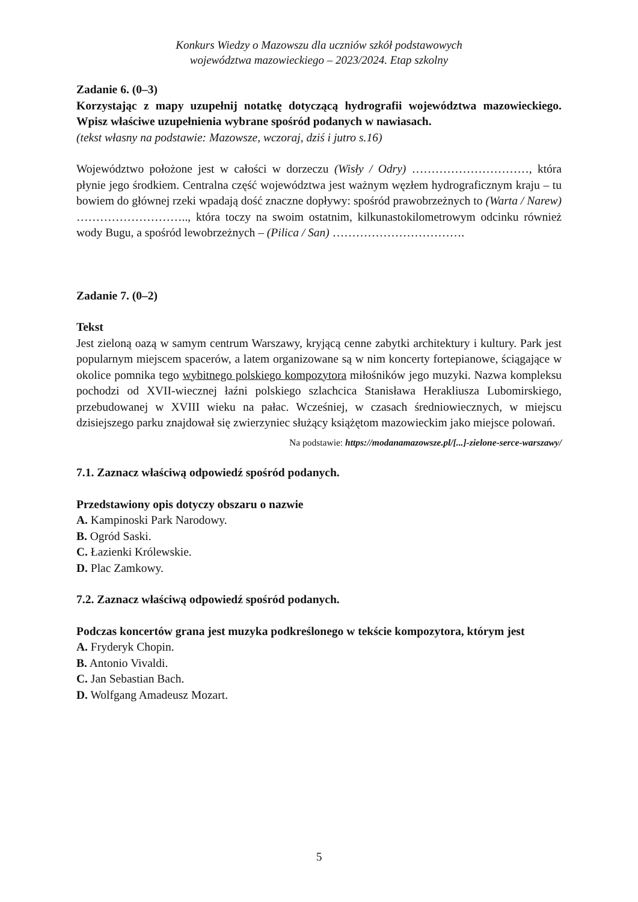Konkurs Wiedzy o Mazowszu dla uczniów szkół podstawowych
województwa mazowieckiego – 2023/2024. Etap szkolny
Zadanie 6. (0–3)
Korzystając z mapy uzupełnij notatkę dotyczącą hydrografii województwa mazowieckiego. Wpisz właściwe uzupełnienia wybrane spośród podanych w nawiasach.
(tekst własny na podstawie: Mazowsze, wczoraj, dziś i jutro s.16)
Województwo położone jest w całości w dorzeczu (Wisły / Odry) …………………………, która płynie jego środkiem. Centralna część województwa jest ważnym węzłem hydrograficznym kraju – tu bowiem do głównej rzeki wpadają dość znaczne dopływy: spośród prawobrzeżnych to (Warta / Narew) ……………………….., która toczy na swoim ostatnim, kilkunastokilometrowym odcinku również wody Bugu, a spośród lewobrzeżnych – (Pilica / San) …………………………….
Zadanie 7. (0–2)
Tekst
Jest zieloną oazą w samym centrum Warszawy, kryjącą cenne zabytki architektury i kultury. Park jest popularnym miejscem spacerów, a latem organizowane są w nim koncerty fortepianowe, ściągające w okolice pomnika tego wybitnego polskiego kompozytora miłośników jego muzyki. Nazwa kompleksu pochodzi od XVII-wiecznej łaźni polskiego szlachcica Stanisława Herakliusza Lubomirskiego, przebudowanej w XVIII wieku na pałac. Wcześniej, w czasach średniowiecznych, w miejscu dzisiejszego parku znajdował się zwierzyniec służący książętom mazowieckim jako miejsce polowań.
Na podstawie: https://modanamazowsze.pl/[...]-zielone-serce-warszawy/
7.1. Zaznacz właściwą odpowiedź spośród podanych.
Przedstawiony opis dotyczy obszaru o nazwie
A. Kampinoski Park Narodowy.
B. Ogród Saski.
C. Łazienki Królewskie.
D. Plac Zamkowy.
7.2. Zaznacz właściwą odpowiedź spośród podanych.
Podczas koncertów grana jest muzyka podkreślonego w tekście kompozytora, którym jest
A. Fryderyk Chopin.
B. Antonio Vivaldi.
C. Jan Sebastian Bach.
D. Wolfgang Amadeusz Mozart.
5